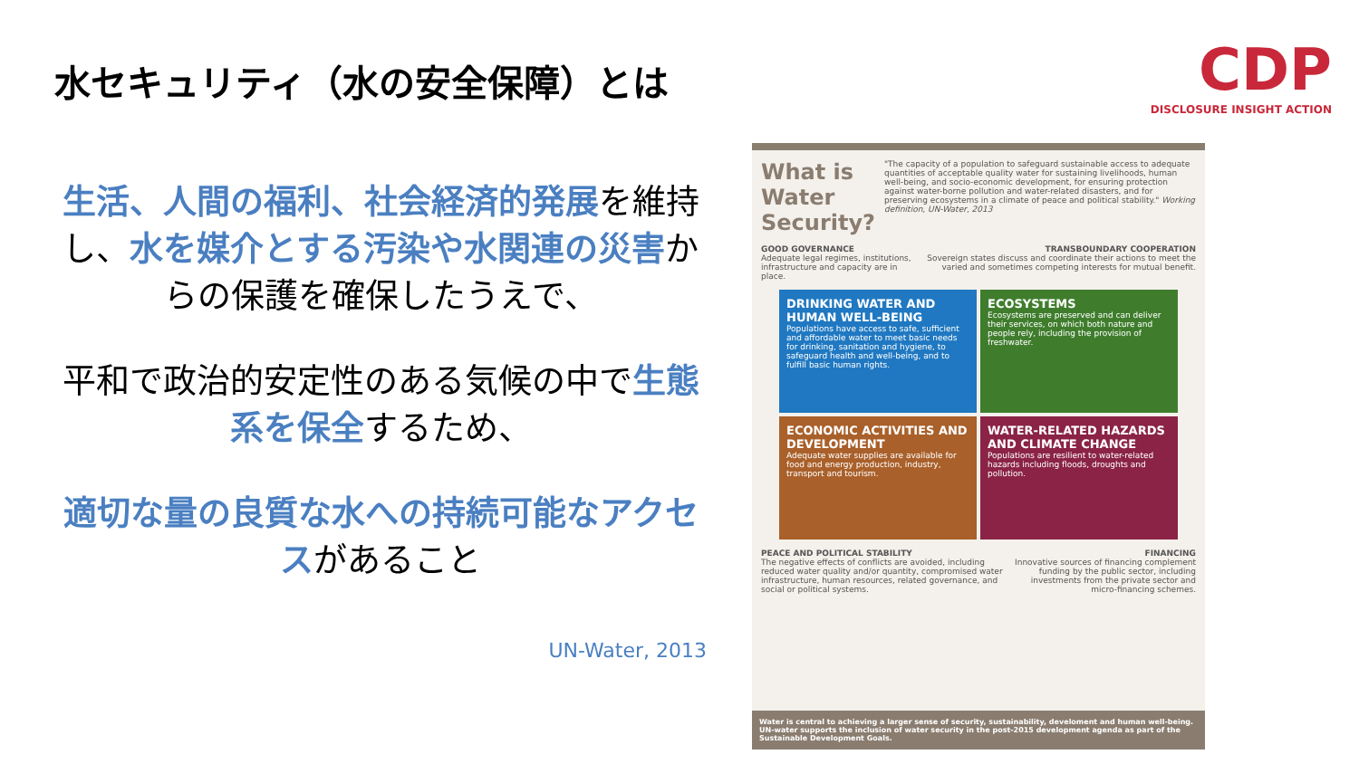水セキュリティ（水の安全保障）とは
生活、人間の福利、社会経済的発展を維持し、水を媒介とする汚染や水関連の災害からの保護を確保したうえで、
平和で政治的安定性のある気候の中で生態系を保全するため、
適切な量の良質な水への持続可能なアクセスがあること
UN-Water, 2013
CDP
DISCLOSURE INSIGHT ACTION
What is Water Security?
"The capacity of a population to safeguard sustainable access to adequate quantities of acceptable quality water for sustaining livelihoods, human well-being, and socio-economic development, for ensuring protection against water-borne pollution and water-related disasters, and for preserving ecosystems in a climate of peace and political stability." Working definition, UN-Water, 2013
GOOD GOVERNANCE
Adequate legal regimes, institutions, infrastructure and capacity are in place.
TRANSBOUNDARY COOPERATION
Sovereign states discuss and coordinate their actions to meet the varied and sometimes competing interests for mutual benefit.
DRINKING WATER AND HUMAN WELL-BEING
Populations have access to safe, sufficient and affordable water to meet basic needs for drinking, sanitation and hygiene, to safeguard health and well-being, and to fulfill basic human rights.
ECOSYSTEMS
Ecosystems are preserved and can deliver their services, on which both nature and people rely, including the provision of freshwater.
ECONOMIC ACTIVITIES AND DEVELOPMENT
Adequate water supplies are available for food and energy production, industry, transport and tourism.
WATER-RELATED HAZARDS AND CLIMATE CHANGE
Populations are resilient to water-related hazards including floods, droughts and pollution.
PEACE AND POLITICAL STABILITY
The negative effects of conflicts are avoided, including reduced water quality and/or quantity, compromised water infrastructure, human resources, related governance, and social or political systems.
FINANCING
Innovative sources of financing complement funding by the public sector, including investments from the private sector and micro-financing schemes.
Water is central to achieving a larger sense of security, sustainability, develoment and human well-being. UN-water supports the inclusion of water security in the post-2015 development agenda as part of the Sustainable Development Goals.